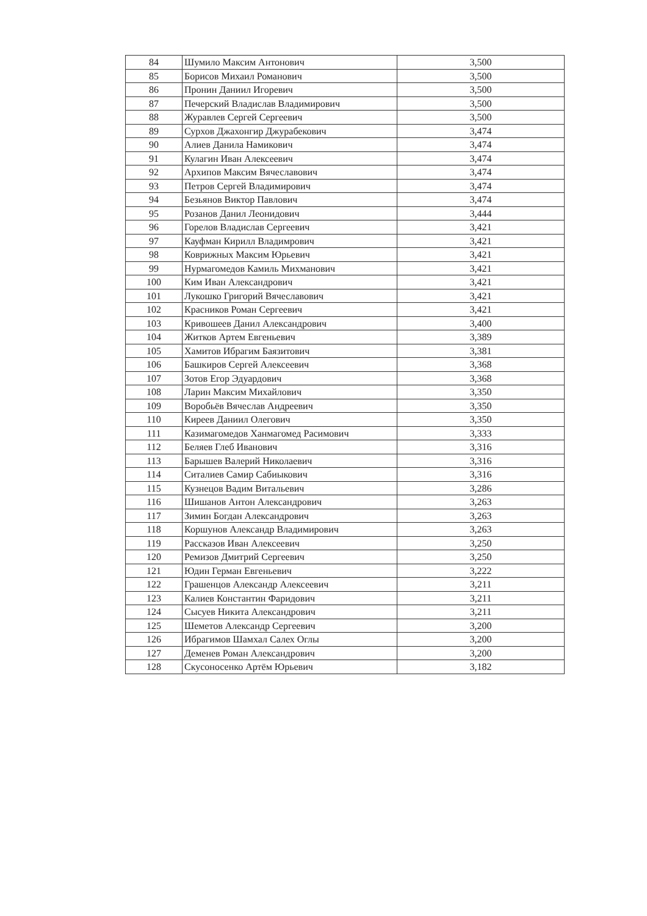| 84 | Шумило Максим Антонович | 3,500 |
| 85 | Борисов Михаил Романович | 3,500 |
| 86 | Пронин Даниил Игоревич | 3,500 |
| 87 | Печерский Владислав Владимирович | 3,500 |
| 88 | Журавлев Сергей Сергеевич | 3,500 |
| 89 | Сурхов Джахонгир Джурабекович | 3,474 |
| 90 | Алиев Данила Намикович | 3,474 |
| 91 | Кулагин Иван Алексеевич | 3,474 |
| 92 | Архипов Максим Вячеславович | 3,474 |
| 93 | Петров Сергей Владимирович | 3,474 |
| 94 | Безьянов Виктор Павлович | 3,474 |
| 95 | Розанов Данил Леонидович | 3,444 |
| 96 | Горелов Владислав Сергеевич | 3,421 |
| 97 | Кауфман Кирилл Владимрович | 3,421 |
| 98 | Коврижных Максим Юрьевич | 3,421 |
| 99 | Нурмагомедов Камиль Михманович | 3,421 |
| 100 | Ким Иван Александрович | 3,421 |
| 101 | Лукошко Григорий Вячеславович | 3,421 |
| 102 | Красников Роман Сергеевич | 3,421 |
| 103 | Кривошеев Данил Александрович | 3,400 |
| 104 | Житков Артем Евгеньевич | 3,389 |
| 105 | Хамитов Ибрагим Баязитович | 3,381 |
| 106 | Башкиров Сергей Алексеевич | 3,368 |
| 107 | Зотов Егор Эдуардович | 3,368 |
| 108 | Ларин Максим Михайлович | 3,350 |
| 109 | Воробьёв Вячеслав Андреевич | 3,350 |
| 110 | Киреев Даниил Олегович | 3,350 |
| 111 | Казимагомедов Ханмагомед Расимович | 3,333 |
| 112 | Беляев Глеб Иванович | 3,316 |
| 113 | Барышев Валерий Николаевич | 3,316 |
| 114 | Ситалиев Самир Сабиыкович | 3,316 |
| 115 | Кузнецов Вадим Витальевич | 3,286 |
| 116 | Шишанов Антон Александрович | 3,263 |
| 117 | Зимин Богдан Александрович | 3,263 |
| 118 | Коршунов Александр Владимирович | 3,263 |
| 119 | Рассказов Иван Алексеевич | 3,250 |
| 120 | Ремизов Дмитрий Сергеевич | 3,250 |
| 121 | Юдин Герман Евгеньевич | 3,222 |
| 122 | Грашенцов Александр Алексеевич | 3,211 |
| 123 | Калиев Константин Фаридович | 3,211 |
| 124 | Сысуев Никита Александрович | 3,211 |
| 125 | Шеметов Александр Сергеевич | 3,200 |
| 126 | Ибрагимов Шамхал Салех Оглы | 3,200 |
| 127 | Деменев Роман Александрович | 3,200 |
| 128 | Скусоносенко Артём Юрьевич | 3,182 |